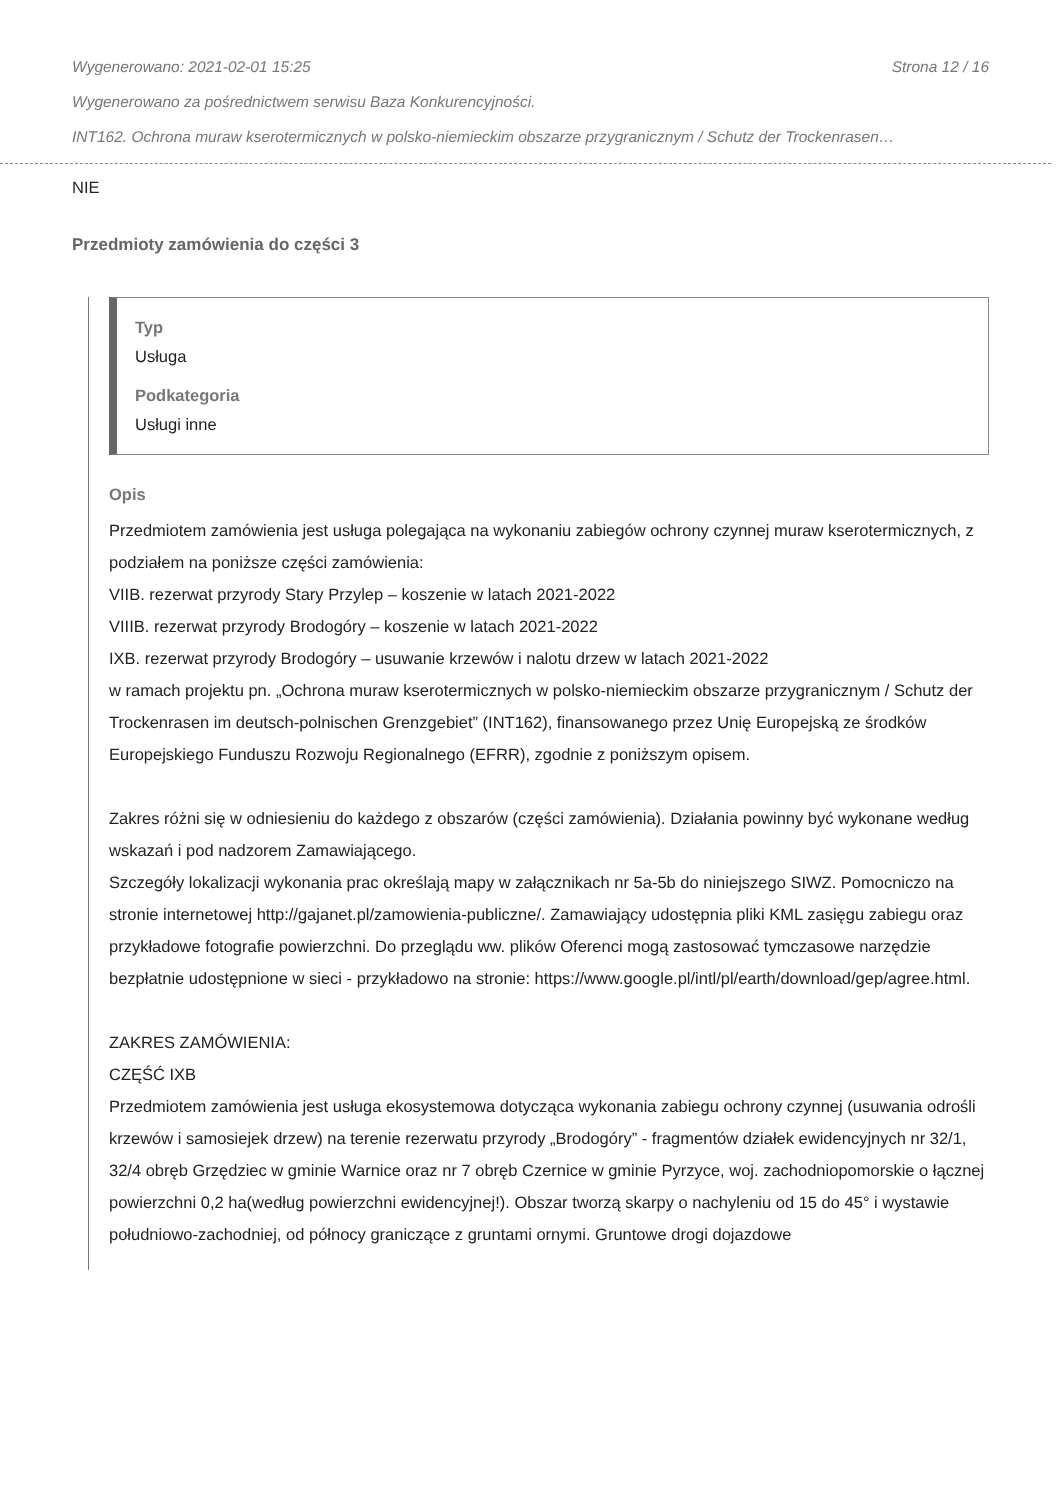Wygenerowano: 2021-02-01 15:25 Strona 12 / 16
Wygenerowano za pośrednictwem serwisu Baza Konkurencyjności.
INT162. Ochrona muraw kserotermicznych w polsko-niemieckim obszarze przygranicznym / Schutz der Trockenrasen…
NIE
Przedmioty zamówienia do części 3
Typ
Usługa
Podkategoria
Usługi inne
Opis
Przedmiotem zamówienia jest usługa polegająca na wykonaniu zabiegów ochrony czynnej muraw kserotermicznych, z podziałem na poniższe części zamówienia:
VIIB. rezerwat przyrody Stary Przylep – koszenie w latach 2021-2022
VIIIB. rezerwat przyrody Brodogóry – koszenie w latach 2021-2022
IXB. rezerwat przyrody Brodogóry – usuwanie krzewów i nalotu drzew w latach 2021-2022
w ramach projektu pn. „Ochrona muraw kserotermicznych w polsko-niemieckim obszarze przygranicznym / Schutz der Trockenrasen im deutsch-polnischen Grenzgebiet” (INT162), finansowanego przez Unię Europejską ze środków Europejskiego Funduszu Rozwoju Regionalnego (EFRR), zgodnie z poniższym opisem.
Zakres różni się w odniesieniu do każdego z obszarów (części zamówienia). Działania powinny być wykonane według wskazań i pod nadzorem Zamawiającego.
Szczegóły lokalizacji wykonania prac określają mapy w załącznikach nr 5a-5b do niniejszego SIWZ. Pomocniczo na stronie internetowej http://gajanet.pl/zamowienia-publiczne/. Zamawiający udostępnia pliki KML zasięgu zabiegu oraz przykładowe fotografie powierzchni. Do przeglądu ww. plików Oferenci mogą zastosować tymczasowe narzędzie bezpłatnie udostępnione w sieci - przykładowo na stronie: https://www.google.pl/intl/pl/earth/download/gep/agree.html.
ZAKRES ZAMÓWIENIA:
CZĘŚĆ IXB
Przedmiotem zamówienia jest usługa ekosystemowa dotycząca wykonania zabiegu ochrony czynnej (usuwania odrośli krzewów i samosiejek drzew) na terenie rezerwatu przyrody „Brodogóry” - fragmentów działek ewidencyjnych nr 32/1, 32/4 obręb Grzędziec w gminie Warnice oraz nr 7 obręb Czernice w gminie Pyrzyce, woj. zachodniopomorskie o łącznej powierzchni 0,2 ha(według powierzchni ewidencyjnej!). Obszar tworzą skarpy o nachyleniu od 15 do 45° i wystawie południowo-zachodniej, od północy graniczące z gruntami ornymi. Gruntowe drogi dojazdowe